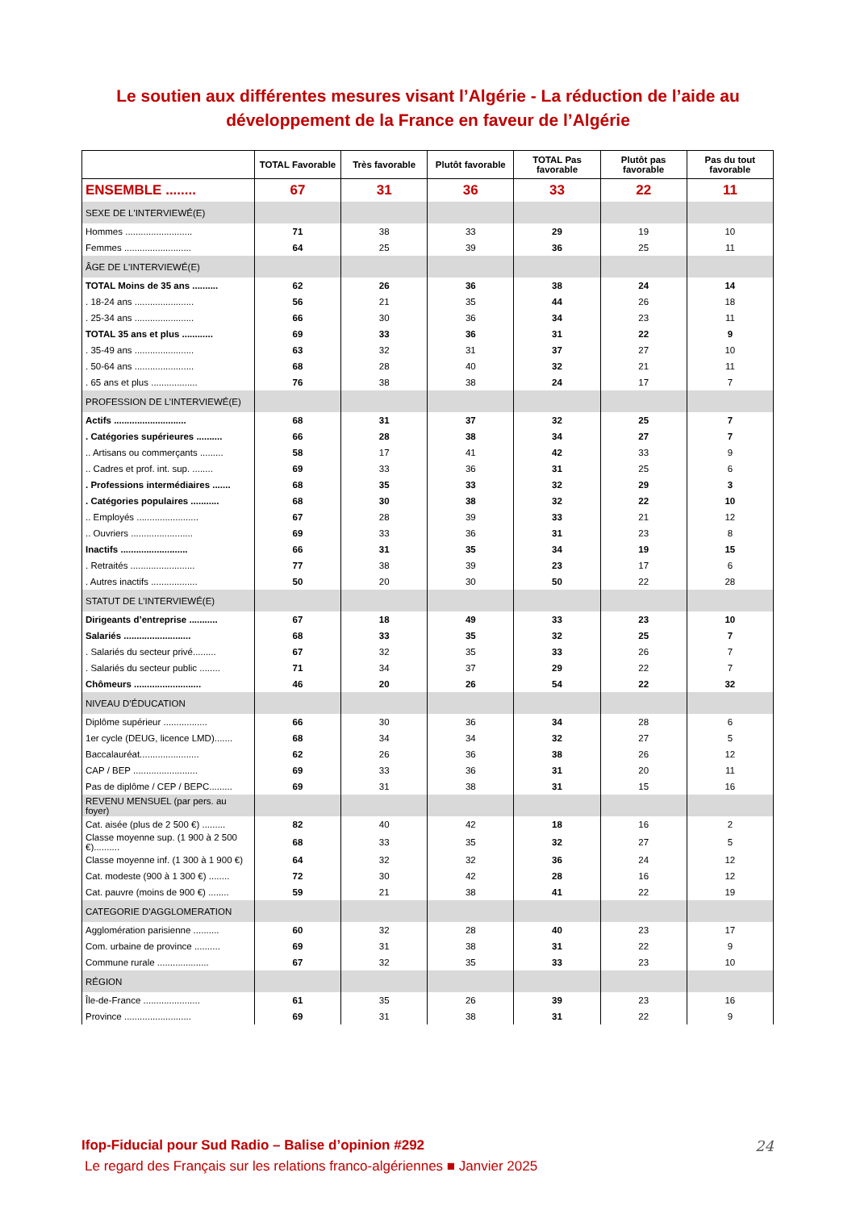Le soutien aux différentes mesures visant l’Algérie - La réduction de l’aide au développement de la France en faveur de l’Algérie
| | TOTAL Favorable | Très favorable | Plutôt favorable | TOTAL Pas favorable | Plutôt pas favorable | Pas du tout favorable |
| --- | --- | --- | --- | --- | --- | --- |
| ENSEMBLE ........ | 67 | 31 | 36 | 33 | 22 | 11 |
| SEXE DE L'INTERVIEWÉ(E) | | | | | | |
| Hommes .......................... | 71 | 38 | 33 | 29 | 19 | 10 |
| Femmes .......................... | 64 | 25 | 39 | 36 | 25 | 11 |
| ÂGE DE L'INTERVIEWÉ(E) | | | | | | |
| TOTAL Moins de 35 ans .......... | 62 | 26 | 36 | 38 | 24 | 14 |
| . 18-24 ans ....................... | 56 | 21 | 35 | 44 | 26 | 18 |
| . 25-34 ans ....................... | 66 | 30 | 36 | 34 | 23 | 11 |
| TOTAL 35 ans et plus ............ | 69 | 33 | 36 | 31 | 22 | 9 |
| . 35-49 ans ....................... | 63 | 32 | 31 | 37 | 27 | 10 |
| . 50-64 ans ....................... | 68 | 28 | 40 | 32 | 21 | 11 |
| . 65 ans et plus .................. | 76 | 38 | 38 | 24 | 17 | 7 |
| PROFESSION DE L’INTERVIEWÉ(E) | | | | | | |
| Actifs ............................ | 68 | 31 | 37 | 32 | 25 | 7 |
| . Catégories supérieures .......... | 66 | 28 | 38 | 34 | 27 | 7 |
| .. Artisans ou commerçants ......... | 58 | 17 | 41 | 42 | 33 | 9 |
| .. Cadres et prof. int. sup. ........ | 69 | 33 | 36 | 31 | 25 | 6 |
| . Professions intermédiaires ....... | 68 | 35 | 33 | 32 | 29 | 3 |
| . Catégories populaires ........... | 68 | 30 | 38 | 32 | 22 | 10 |
| .. Employés ........................ | 67 | 28 | 39 | 33 | 21 | 12 |
| .. Ouvriers ........................ | 69 | 33 | 36 | 31 | 23 | 8 |
| Inactifs .......................... | 66 | 31 | 35 | 34 | 19 | 15 |
| . Retraités ......................... | 77 | 38 | 39 | 23 | 17 | 6 |
| . Autres inactifs .................. | 50 | 20 | 30 | 50 | 22 | 28 |
| STATUT DE L’INTERVIEWÉ(E) | | | | | | |
| Dirigeants d’entreprise ........... | 67 | 18 | 49 | 33 | 23 | 10 |
| Salariés .......................... | 68 | 33 | 35 | 32 | 25 | 7 |
| . Salariés du secteur privé......... | 67 | 32 | 35 | 33 | 26 | 7 |
| . Salariés du secteur public ........ | 71 | 34 | 37 | 29 | 22 | 7 |
| Chômeurs .......................... | 46 | 20 | 26 | 54 | 22 | 32 |
| NIVEAU D’ÉDUCATION | | | | | | |
| Diplôme supérieur ................. | 66 | 30 | 36 | 34 | 28 | 6 |
| 1er cycle (DEUG, licence LMD)....... | 68 | 34 | 34 | 32 | 27 | 5 |
| Baccalauréat....................... | 62 | 26 | 36 | 38 | 26 | 12 |
| CAP / BEP ......................... | 69 | 33 | 36 | 31 | 20 | 11 |
| Pas de diplôme / CEP / BEPC......... | 69 | 31 | 38 | 31 | 15 | 16 |
| REVENU MENSUEL (par pers. au foyer) | | | | | | |
| Cat. aisée (plus de 2 500 €) ......... | 82 | 40 | 42 | 18 | 16 | 2 |
| Classe moyenne sup. (1 900 à 2 500 €).......... | 68 | 33 | 35 | 32 | 27 | 5 |
| Classe moyenne inf. (1 300 à 1 900 €) | 64 | 32 | 32 | 36 | 24 | 12 |
| Cat. modeste (900 à 1 300 €) ........ | 72 | 30 | 42 | 28 | 16 | 12 |
| Cat. pauvre (moins de 900 €) ........ | 59 | 21 | 38 | 41 | 22 | 19 |
| CATEGORIE D'AGGLOMERATION | | | | | | |
| Agglomération parisienne .......... | 60 | 32 | 28 | 40 | 23 | 17 |
| Com. urbaine de province .......... | 69 | 31 | 38 | 31 | 22 | 9 |
| Commune rurale .................... | 67 | 32 | 35 | 33 | 23 | 10 |
| RÉGION | | | | | | |
| Île-de-France ...................... | 61 | 35 | 26 | 39 | 23 | 16 |
| Province .......................... | 69 | 31 | 38 | 31 | 22 | 9 |
Ifop-Fiducial pour Sud Radio – Balise d’opinion #292
24
Le regard des Français sur les relations franco-algériennes ■ Janvier 2025